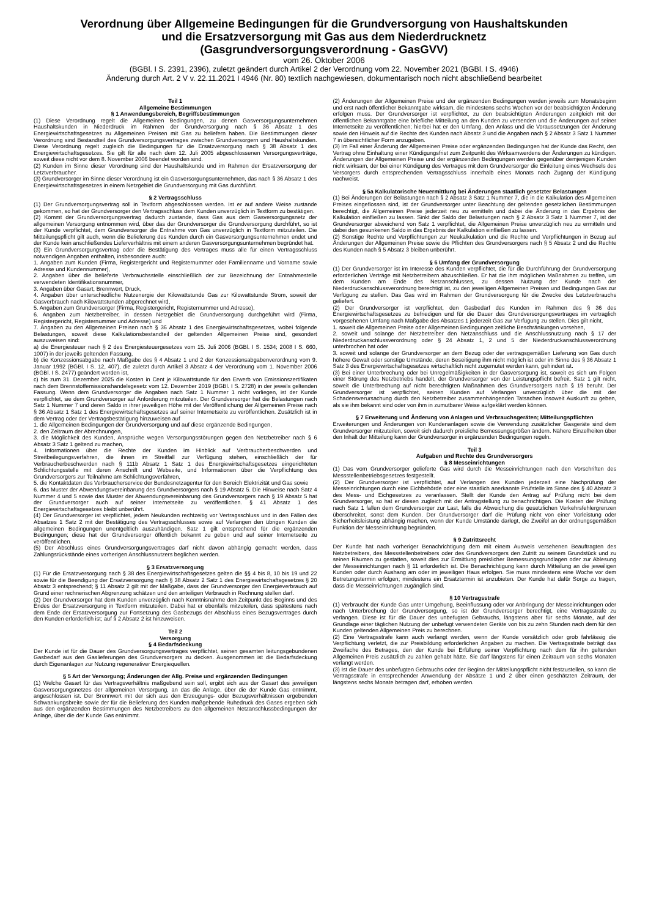Verordnung über Allgemeine Bedingungen für die Grundversorgung von Haushaltskunden
und die Ersatzversorgung mit Gas aus dem Niederdrucknetz
(Gasgrundversorgungsverordnung - GasGVV)
vom 26. Oktober 2006
(BGBl. I S. 2391, 2396), zuletzt geändert durch Artikel 2 der Verordnung vom 22. November 2021 (BGBl. I S. 4946)
Änderung durch Art. 2 V v. 22.11.2021 I 4946 (Nr. 80) textlich nachgewiesen, dokumentarisch noch nicht abschließend bearbeitet
Teil 1
Allgemeine Bestimmungen
§ 1 Anwendungsbereich, Begriffsbestimmungen
(1) Diese Verordnung regelt die Allgemeinen Bedingungen, zu denen Gasversorgungsunternehmen Haushaltskunden in Niederdruck im Rahmen der Grundversorgung nach § 36 Absatz 1 des Energiewirtschaftsgesetzes zu Allgemeinen Preisen mit Gas zu beliefern haben. Die Bestimmungen dieser Verordnung sind Bestandteil des Grundversorgungsvertrages zwischen Grundversorgern und Haushaltskunden. Diese Verordnung regelt zugleich die Bedingungen für die Ersatzversorgung nach § 38 Absatz 1 des Energiewirtschaftsgesetzes. Sie gilt für alle nach dem 12. Juli 2005 abgeschlossenen Versorgungsverträge, soweit diese nicht vor dem 8. November 2006 beendet worden sind.
(2) Kunden im Sinne dieser Verordnung sind der Haushaltskunde und im Rahmen der Ersatzversorgung der Letztverbraucher.
(3) Grundversorger im Sinne dieser Verordnung ist ein Gasversorgungsunternehmen, das nach § 36 Absatz 1 des Energiewirtschaftsgesetzes in einem Netzgebiet die Grundversorgung mit Gas durchführt.
§ 2 Vertragsschluss
(1) Der Grundversorgungsvertrag soll in Textform abgeschlossen werden. Ist er auf andere Weise zustande gekommen, so hat der Grundversorger den Vertragsschluss dem Kunden unverzüglich in Textform zu bestätigen.
(2) Kommt der Grundversorgungsvertrag dadurch zustande, dass Gas aus dem Gasversorgungsnetz der allgemeinen Versorgung entnommen wird, über das der Grundversorger die Grundversorgung durchführt, so ist der Kunde verpflichtet, dem Grundversorger die Entnahme von Gas unverzüglich in Textform mitzuteilen. Die Mitteilungspflicht gilt auch, wenn die Belieferung des Kunden durch ein Gasversorgungsunternehmen endet und der Kunde kein anschließendes Lieferverhältnis mit einem anderen Gasversorgungsunternehmen begründet hat.
(3) Ein Grundversorgungsvertrag oder die Bestätigung des Vertrages muss alle für einen Vertragsschluss notwendigen Angaben enthalten, insbesondere auch:
1. Angaben zum Kunden (Firma, Registergericht und Registernummer oder Familienname und Vorname sowie Adresse und Kundennummer),
2. Angaben über die belieferte Verbrauchsstelle einschließlich der zur Bezeichnung der Entnahmestelle verwendeten Identifikationsnummer,
3. Angaben über Gasart, Brennwert, Druck,
4. Angaben über unterschiedliche Nutzenergie der Kilowattstunde Gas zur Kilowattstunde Strom, soweit der Gasverbrauch nach Kilowattstunden abgerechnet wird,
5. Angaben zum Grundversorger (Firma, Registergericht, Registernummer und Adresse),
6. Angaben zum Netzbetreiber, in dessen Netzgebiet die Grundversorgung durchgeführt wird (Firma, Registergericht, Registernummer und Adresse) und
7. Angaben zu den Allgemeinen Preisen nach § 36 Absatz 1 des Energiewirtschaftsgesetzes, wobei folgende Belastungen, soweit diese Kalkulationsbestandteil der geltenden Allgemeinen Preise sind, gesondert auszuweisen sind:
a) die Energiesteuer nach § 2 des Energiesteuergesetzes vom 15. Juli 2006 (BGBl. I S. 1534; 2008 I S. 660, 1007) in der jeweils geltenden Fassung,
b) die Konzessionsabgabe nach Maßgabe des § 4 Absatz 1 und 2 der Konzessionsabgabenverordnung vom 9. Januar 1992 (BGBl. I S. 12, 407), die zuletzt durch Artikel 3 Absatz 4 der Verordnung vom 1. November 2006 (BGBl. I S. 2477) geändert worden ist,
c) bis zum 31. Dezember 2025 die Kosten in Cent je Kilowattstunde für den Erwerb von Emissionszertifikaten nach dem Brennstoffemissionshandelsgesetz vom 12. Dezember 2019 (BGBl. I S. 2728) in der jeweils geltenden Fassung. Wenn dem Grundversorger die Angaben nach Satz 1 Nummer 1 nicht vorliegen, ist der Kunde verpflichtet, sie dem Grundversorger auf Anforderung mitzuteilen. Der Grundversorger hat die Belastungen nach Satz 1 Nummer 7 und deren Saldo in ihrer jeweiligen Höhe mit der Veröffentlichung der Allgemeinen Preise nach § 36 Absatz 1 Satz 1 des Energiewirtschaftsgesetzes auf seiner Internetseite zu veröffentlichen. Zusätzlich ist in dem Vertrag oder der Vertragsbestätigung hinzuweisen auf
1. die Allgemeinen Bedingungen der Grundversorgung und auf diese ergänzende Bedingungen,
2. den Zeitraum der Abrechnungen,
3. die Möglichkeit des Kunden, Ansprüche wegen Versorgungsstörungen gegen den Netzbetreiber nach § 6 Absatz 3 Satz 1 geltend zu machen,
4. Informationen über die Rechte der Kunden im Hinblick auf Verbraucherbeschwerden und Streitbeilegungsverfahren, die ihnen im Streitfall zur Verfügung stehen, einschließlich der für Verbraucherbeschwerden nach § 111b Absatz 1 Satz 1 des Energiewirtschaftsgesetzes eingerichteten Schlichtungsstelle mit deren Anschrift und Webseite, und Informationen über die Verpflichtung des Grundversorgers zur Teilnahme am Schlichtungsverfahren,
5. die Kontaktdaten des Verbraucherservice der Bundesnetzagentur für den Bereich Elektrizität und Gas sowie
6. das Muster der Abwendungsvereinbarung des Grundversorgers nach § 19 Absatz 5. Die Hinweise nach Satz 4 Nummer 4 und 5 sowie das Muster der Abwendungsvereinbarung des Grundversorgers nach § 19 Absatz 5 hat der Grundversorger auch auf seiner Internetseite zu veröffentlichen. § 41 Absatz 1 des Energiewirtschaftsgesetzes bleibt unberührt.
(4) Der Grundversorger ist verpflichtet, jedem Neukunden rechtzeitig vor Vertragsschluss und in den Fällen des Absatzes 1 Satz 2 mit der Bestätigung des Vertragsschlusses sowie auf Verlangen den übrigen Kunden die allgemeinen Bedingungen unentgeltlich auszuhändigen. Satz 1 gilt entsprechend für die ergänzenden Bedingungen; diese hat der Grundversorger öffentlich bekannt zu geben und auf seiner Internetseite zu veröffentlichen.
(5) Der Abschluss eines Grundversorgungsvertrages darf nicht davon abhängig gemacht werden, dass Zahlungsrückstände eines vorherigen Anschlussnutzers beglichen werden.
§ 3 Ersatzversorgung
(1) Für die Ersatzversorgung nach § 38 des Energiewirtschaftsgesetzes gelten die §§ 4 bis 8, 10 bis 19 und 22 sowie für die Beendigung der Ersatzversorgung nach § 38 Absatz 2 Satz 1 des Energiewirtschaftsgesetzes § 20 Absatz 3 entsprechend; § 11 Absatz 2 gilt mit der Maßgabe, dass der Grundversorger den Energieverbrauch auf Grund einer rechnerischen Abgrenzung schätzen und den anteiligen Verbrauch in Rechnung stellen darf.
(2) Der Grundversorger hat dem Kunden unverzüglich nach Kenntnisnahme den Zeitpunkt des Beginns und des Endes der Ersatzversorgung in Textform mitzuteilen. Dabei hat er ebenfalls mitzuteilen, dass spätestens nach dem Ende der Ersatzversorgung zur Fortsetzung des Gasbezugs der Abschluss eines Bezugsvertrages durch den Kunden erforderlich ist; auf § 2 Absatz 2 ist hinzuweisen.
Teil 2
Versorgung
§ 4 Bedarfsdeckung
Der Kunde ist für die Dauer des Grundversorgungsvertrages verpflichtet, seinen gesamten leitungsgebundenen Gasbedarf aus den Gaslieferungen des Grundversorgers zu decken. Ausgenommen ist die Bedarfsdeckung durch Eigenanlagen zur Nutzung regenerativer Energiequellen.
§ 5 Art der Versorgung; Änderungen der Allg. Preise und ergänzenden Bedingungen
(1) Welche Gasart für das Vertragsverhältnis maßgebend sein soll, ergibt sich aus der Gasart des jeweiligen Gasversorgungsnetzes der allgemeinen Versorgung, an das die Anlage, über die der Kunde Gas entnimmt, angeschlossen ist. Der Brennwert mit der sich aus den Erzeugungs- oder Bezugsverhältnissen ergebenden Schwankungsbreite sowie der für die Belieferung des Kunden maßgebende Ruhedruck des Gases ergeben sich aus den ergänzenden Bestimmungen des Netzbetreibers zu den allgemeinen Netzanschlussbedingungen der Anlage, über die der Kunde Gas entnimmt.
(2) Änderungen der Allgemeinen Preise und der ergänzenden Bedingungen werden jeweils zum Monatsbeginn und erst nach öffentlicher Bekanntgabe wirksam, die mindestens sechs Wochen vor der beabsichtigten Änderung erfolgen muss. Der Grundversorger ist verpflichtet, zu den beabsichtigten Änderungen zeitgleich mit der öffentlichen Bekanntgabe eine briefliche Mitteilung an den Kunden zu versenden und die Änderungen auf seiner Internetseite zu veröffentlichen; hierbei hat er den Umfang, den Anlass und die Voraussetzungen der Änderung sowie den Hinweis auf die Rechte des Kunden nach Absatz 3 und die Angaben nach § 2 Absatz 3 Satz 1 Nummer 7 in übersichtlicher Form anzugeben.
(3) Im Fall einer Änderung der Allgemeinen Preise oder ergänzenden Bedingungen hat der Kunde das Recht, den Vertrag ohne Einhaltung einer Kündigungsfrist zum Zeitpunkt des Wirksamwerdens der Änderungen zu kündigen. Änderungen der Allgemeinen Preise und der ergänzenden Bedingungen werden gegenüber demjenigen Kunden nicht wirksam, der bei einer Kündigung des Vertrages mit dem Grundversorger die Einleitung eines Wechsels des Versorgers durch entsprechenden Vertragsschluss innerhalb eines Monats nach Zugang der Kündigung nachweist.
§ 5a Kalkulatorische Neuermittlung bei Änderungen staatlich gesetzter Belastungen
(1) Bei Änderungen der Belastungen nach § 2 Absatz 3 Satz 1 Nummer 7, die in die Kalkulation des Allgemeinen Preises eingeflossen sind, ist der Grundversorger unter Beachtung der geltenden gesetzlichen Bestimmungen berechtigt, die Allgemeinen Preise jederzeit neu zu ermitteln und dabei die Änderung in das Ergebnis der Kalkulation einfließen zu lassen. Sinkt der Saldo der Belastungen nach § 2 Absatz 3 Satz 1 Nummer 7, ist der Grundversorger abweichend von Satz 1 verpflichtet, die Allgemeinen Preise unverzüglich neu zu ermitteln und dabei den gesunkenen Saldo in das Ergebnis der Kalkulation einfließen zu lassen.
(2) Sonstige Rechte und Verpflichtungen zur Neukalkulation und die Rechte und Verpflichtungen in Bezug auf Änderungen der Allgemeinen Preise sowie die Pflichten des Grundversorgers nach § 5 Absatz 2 und die Rechte des Kunden nach § 5 Absatz 3 bleiben unberührt.
§ 6 Umfang der Grundversorgung
(1) Der Grundversorger ist im Interesse des Kunden verpflichtet, die für die Durchführung der Grundversorgung erforderlichen Verträge mit Netzbetreibern abzuschließen. Er hat die ihm möglichen Maßnahmen zu treffen, um dem Kunden am Ende des Netzanschlusses, zu dessen Nutzung der Kunde nach der Niederdruckanschlussverordnung berechtigt ist, zu den jeweiligen Allgemeinen Preisen und Bedingungen Gas zur Verfügung zu stellen. Das Gas wird im Rahmen der Grundversorgung für die Zwecke des Letztverbrauchs geliefert.
(2) Der Grundversorger ist verpflichtet, den Gasbedarf des Kunden im Rahmen des § 36 des Energiewirtschaftsgesetzes zu befriedigen und für die Dauer des Grundversorgungsvertrages im vertraglich vorgesehenen Umfang nach Maßgabe des Absatzes 1 jederzeit Gas zur Verfügung zu stellen. Dies gilt nicht,
1. soweit die Allgemeinen Preise oder Allgemeinen Bedingungen zeitliche Beschränkungen vorsehen,
2. soweit und solange der Netzbetreiber den Netzanschluss und die Anschlussnutzung nach § 17 der Niederdruckanschlussverordnung oder § 24 Absatz 1, 2 und 5 der Niederdruckanschlussverordnung unterbrochen hat oder
3. soweit und solange der Grundversorger an dem Bezug oder der vertragsgemäßen Lieferung von Gas durch höhere Gewalt oder sonstige Umstände, deren Beseitigung ihm nicht möglich ist oder im Sinne des § 36 Absatz 1 Satz 3 des Energiewirtschaftsgesetzes wirtschaftlich nicht zugemutet werden kann, gehindert ist.
(3) Bei einer Unterbrechung oder bei Unregelmäßigkeiten in der Gasversorgung ist, soweit es sich um Folgen einer Störung des Netzbetriebs handelt, der Grundversorger von der Leistungspflicht befreit. Satz 1 gilt nicht, soweit die Unterbrechung auf nicht berechtigten Maßnahmen des Grundversorgers nach § 19 beruht. Der Grundversorger ist verpflichtet, seinen Kunden auf Verlangen unverzüglich über die mit der Schadensverursachung durch den Netzbetreiber zusammenhängenden Tatsachen insoweit Auskunft zu geben, als sie ihm bekannt sind oder von ihm in zumutbarer Weise aufgeklärt werden können.
§ 7 Erweiterung und Änderung von Anlagen und Verbrauchsgeräten; Mitteilungspflichten
Erweiterungen und Änderungen von Kundenanlagen sowie die Verwendung zusätzlicher Gasgeräte sind dem Grundversorger mitzuteilen, soweit sich dadurch preisliche Bemessungsgrößen ändern. Nähere Einzelheiten über den Inhalt der Mitteilung kann der Grundversorger in ergänzenden Bedingungen regeln.
Teil 3
Aufgaben und Rechte des Grundversorgers
§ 8 Messeinrichtungen
(1) Das vom Grundversorger gelieferte Gas wird durch die Messeinrichtungen nach den Vorschriften des Messstellenbetriebsgesetzes festgestellt.
(2) Der Grundversorger ist verpflichtet, auf Verlangen des Kunden jederzeit eine Nachprüfung der Messeinrichtungen durch eine Eichbehörde oder eine staatlich anerkannte Prüfstelle im Sinne des § 40 Absatz 3 des Mess- und Eichgesetzes zu veranlassen. Stellt der Kunde den Antrag auf Prüfung nicht bei dem Grundversorger, so hat er diesen zugleich mit der Antragstellung zu benachrichtigen. Die Kosten der Prüfung nach Satz 1 fallen dem Grundversorger zur Last, falls die Abweichung die gesetzlichen Verkehrsfehlergrenzen überschreitet, sonst dem Kunden. Der Grundversorger darf die Prüfung nicht von einer Vorleistung oder Sicherheitsleistung abhängig machen, wenn der Kunde Umstände darlegt, die Zweifel an der ordnungsgemäßen Funktion der Messeinrichtung begründen.
§ 9 Zutrittsrecht
Der Kunde hat nach vorheriger Benachrichtigung dem mit einem Ausweis versehenen Beauftragten des Netzbetreibers, des Messstellenbetreibers oder des Grundversorgers den Zutritt zu seinem Grundstück und zu seinen Räumen zu gestatten, soweit dies zur Ermittlung preislicher Bemessungsgrundlagen oder zur Ablesung der Messeinrichtungen nach § 11 erforderlich ist. Die Benachrichtigung kann durch Mitteilung an die jeweiligen Kunden oder durch Aushang am oder im jeweiligen Haus erfolgen. Sie muss mindestens eine Woche vor dem Betretungstermin erfolgen; mindestens ein Ersatztermin ist anzubieten. Der Kunde hat dafür Sorge zu tragen, dass die Messeinrichtungen zugänglich sind.
§ 10 Vertragsstrafe
(1) Verbraucht der Kunde Gas unter Umgehung, Beeinflussung oder vor Anbringung der Messeinrichtungen oder nach Unterbrechung der Grundversorgung, so ist der Grundversorger berechtigt, eine Vertragsstrafe zu verlangen. Diese ist für die Dauer des unbefugten Gebrauchs, längstens aber für sechs Monate, auf der Grundlage einer täglichen Nutzung der unbefugt verwendeten Geräte von bis zu zehn Stunden nach dem für den Kunden geltenden Allgemeinen Preis zu berechnen.
(2) Eine Vertragsstrafe kann auch verlangt werden, wenn der Kunde vorsätzlich oder grob fahrlässig die Verpflichtung verletzt, die zur Preisbildung erforderlichen Angaben zu machen. Die Vertragsstrafe beträgt das Zweifache des Betrages, den der Kunde bei Erfüllung seiner Verpflichtung nach dem für ihn geltenden Allgemeinen Preis zusätzlich zu zahlen gehabt hätte. Sie darf längstens für einen Zeitraum von sechs Monaten verlangt werden.
(3) Ist die Dauer des unbefugten Gebrauchs oder der Beginn der Mitteilungspflicht nicht festzustellen, so kann die Vertragsstrafe in entsprechender Anwendung der Absätze 1 und 2 über einen geschätzten Zeitraum, der längstens sechs Monate betragen darf, erhoben werden.